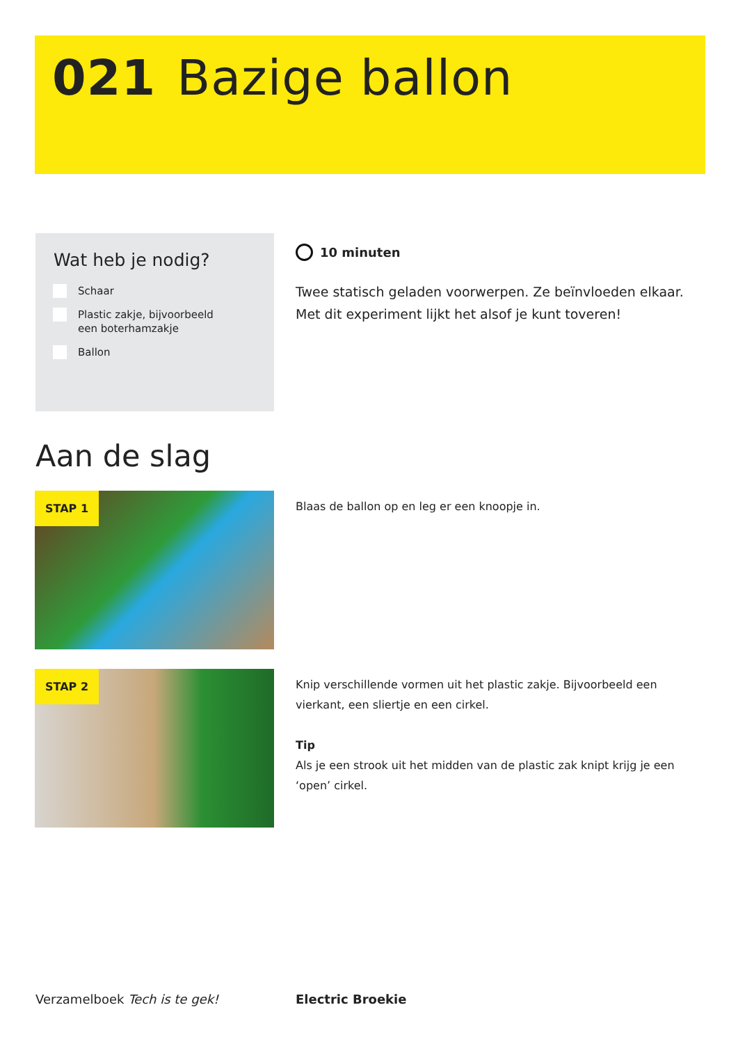021 Bazige ballon
Wat heb je nodig?
Schaar
Plastic zakje, bijvoorbeeld
een boterhamzakje
Ballon
10 minuten
Twee statisch geladen voorwerpen. Ze beïnvloeden elkaar. Met dit experiment lijkt het alsof je kunt toveren!
Aan de slag
STAP 1 Blaas de ballon op en leg er een knoopje in.
STAP 2
Knip verschillende vormen uit het plastic zakje. Bijvoorbeeld een vierkant, een sliertje en een cirkel.
Tip
Als je een strook uit het midden van de plastic zak knipt krijg je een ‘open’ cirkel.
Verzamelboek Tech is te gek! Electric Broekie